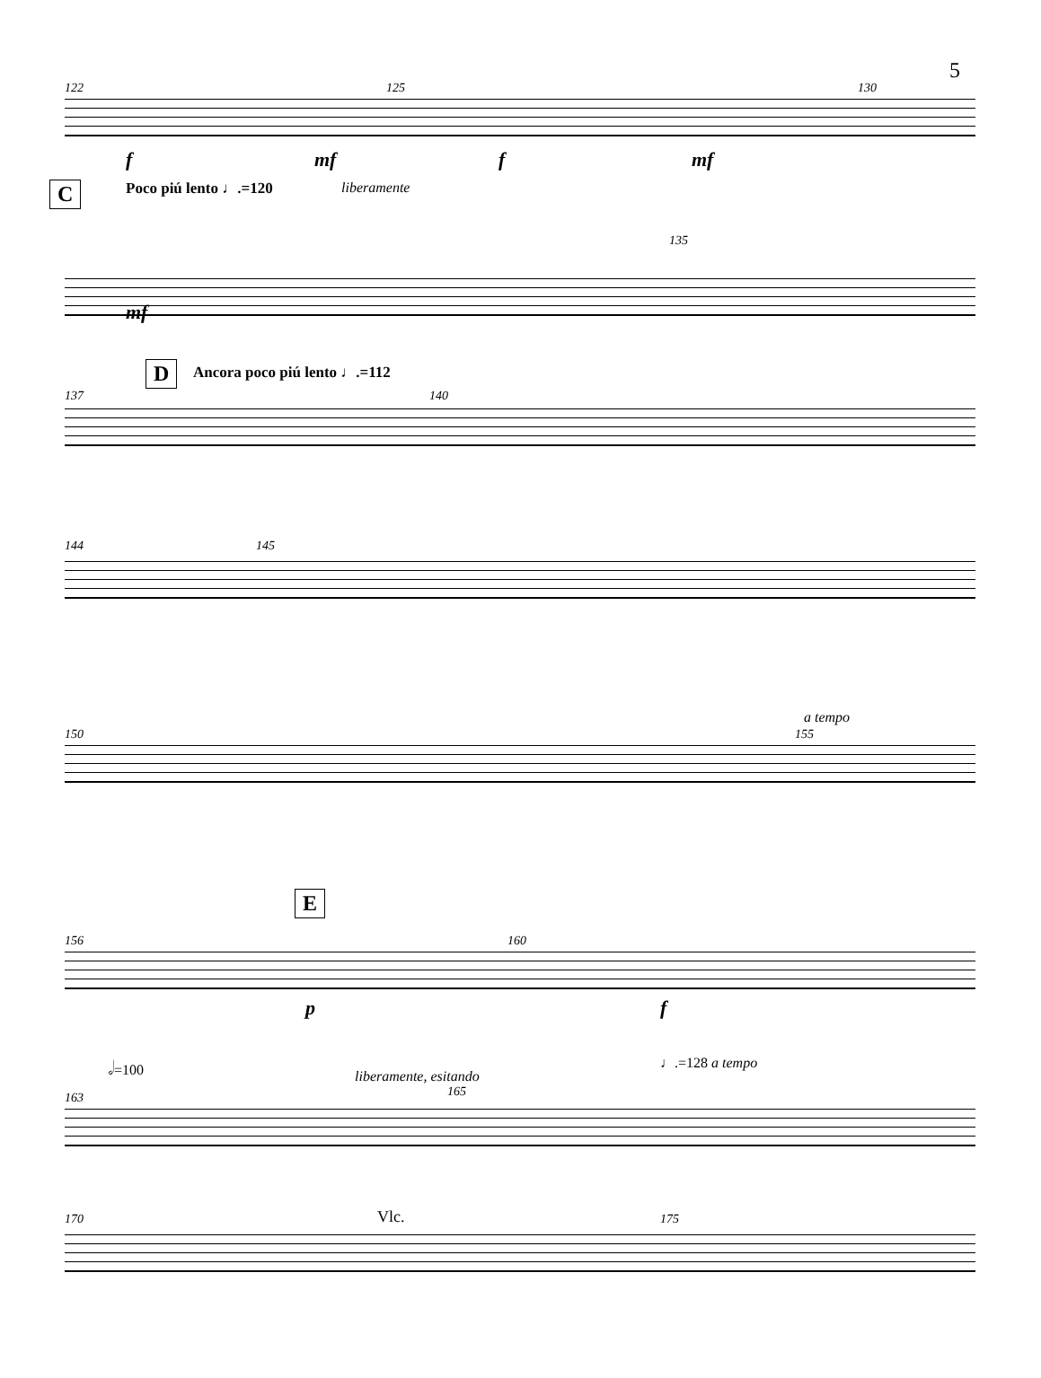5
122 125 130
f mf f mf
C Poco piú lento ♩.=120 liberamente
135
mf
D Ancora poco piú lento ♩.=112
137 140
144 145
a tempo
150 155
E
156 160
p f
𝅗𝅥=100
liberamente, esitando
165
♩.=128 a tempo
163
Vlc. 170 175